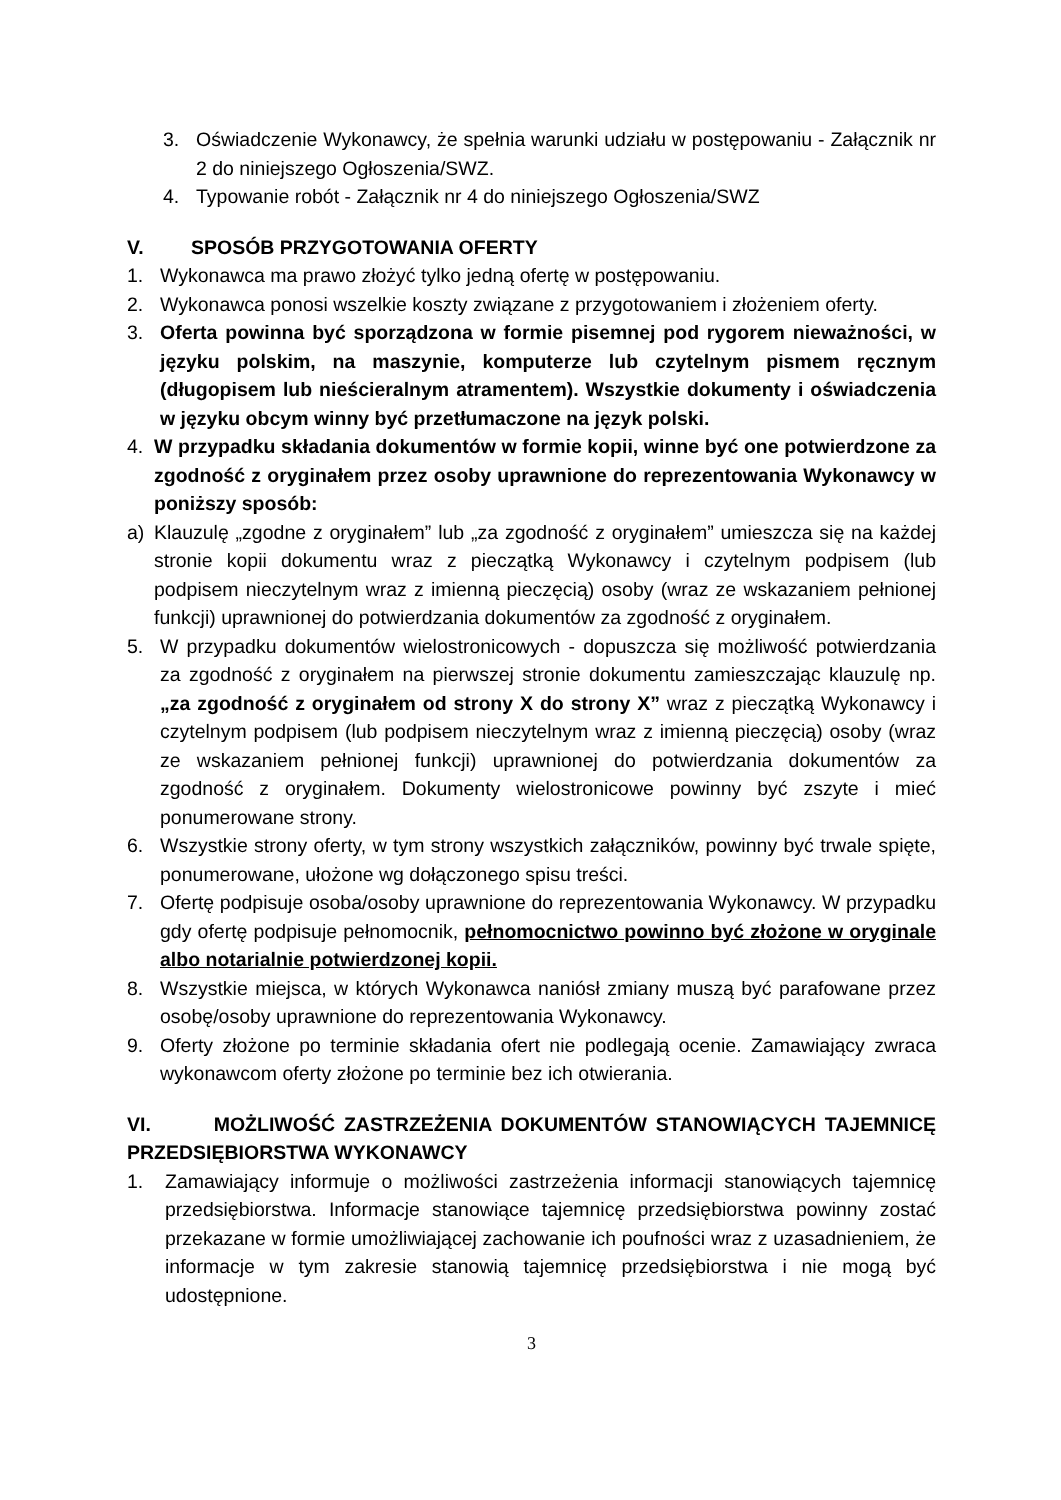3. Oświadczenie Wykonawcy, że spełnia warunki udziału w postępowaniu - Załącznik nr 2 do niniejszego Ogłoszenia/SWZ.
4. Typowanie robót - Załącznik nr 4 do niniejszego Ogłoszenia/SWZ
V. SPOSÓB PRZYGOTOWANIA OFERTY
1. Wykonawca ma prawo złożyć tylko jedną ofertę w postępowaniu.
2. Wykonawca ponosi wszelkie koszty związane z przygotowaniem i złożeniem oferty.
3. Oferta powinna być sporządzona w formie pisemnej pod rygorem nieważności, w języku polskim, na maszynie, komputerze lub czytelnym pismem ręcznym (długopisem lub nieścieralnym atramentem). Wszystkie dokumenty i oświadczenia w języku obcym winny być przetłumaczone na język polski.
4. W przypadku składania dokumentów w formie kopii, winne być one potwierdzone za zgodność z oryginałem przez osoby uprawnione do reprezentowania Wykonawcy w poniższy sposób:
a) Klauzulę „zgodne z oryginałem” lub „za zgodność z oryginałem” umieszcza się na każdej stronie kopii dokumentu wraz z pieczątką Wykonawcy i czytelnym podpisem (lub podpisem nieczytelnym wraz z imienną pieczęcią) osoby (wraz ze wskazaniem pełnionej funkcji) uprawnionej do potwierdzania dokumentów za zgodność z oryginałem.
5. W przypadku dokumentów wielostronicowych - dopuszcza się możliwość potwierdzania za zgodność z oryginałem na pierwszej stronie dokumentu zamieszczając klauzulę np. „za zgodność z oryginałem od strony X do strony X” wraz z pieczątką Wykonawcy i czytelnym podpisem (lub podpisem nieczytelnym wraz z imienną pieczęcią) osoby (wraz ze wskazaniem pełnionej funkcji) uprawnionej do potwierdzania dokumentów za zgodność z oryginałem. Dokumenty wielostronicowe powinny być zszyte i mieć ponumerowane strony.
6. Wszystkie strony oferty, w tym strony wszystkich załączników, powinny być trwale spięte, ponumerowane, ułożone wg dołączonego spisu treści.
7. Ofertę podpisuje osoba/osoby uprawnione do reprezentowania Wykonawcy. W przypadku gdy ofertę podpisuje pełnomocnik, pełnomocnictwo powinno być złożone w oryginale albo notarialnie potwierdzonej kopii.
8. Wszystkie miejsca, w których Wykonawca naniósł zmiany muszą być parafowane przez osobę/osoby uprawnione do reprezentowania Wykonawcy.
9. Oferty złożone po terminie składania ofert nie podlegają ocenie. Zamawiający zwraca wykonawcom oferty złożone po terminie bez ich otwierania.
VI. MOŻLIWOŚĆ ZASTRZEŻENIA DOKUMENTÓW STANOWIĄCYCH TAJEMNICĘ PRZEDSIĘBIORSTWA WYKONAWCY
1. Zamawiający informuje o możliwości zastrzeżenia informacji stanowiących tajemnicę przedsiębiorstwa. Informacje stanowiące tajemnicę przedsiębiorstwa powinny zostać przekazane w formie umożliwiającej zachowanie ich poufności wraz z uzasadnieniem, że informacje w tym zakresie stanowią tajemnicę przedsiębiorstwa i nie mogą być udostępnione.
3